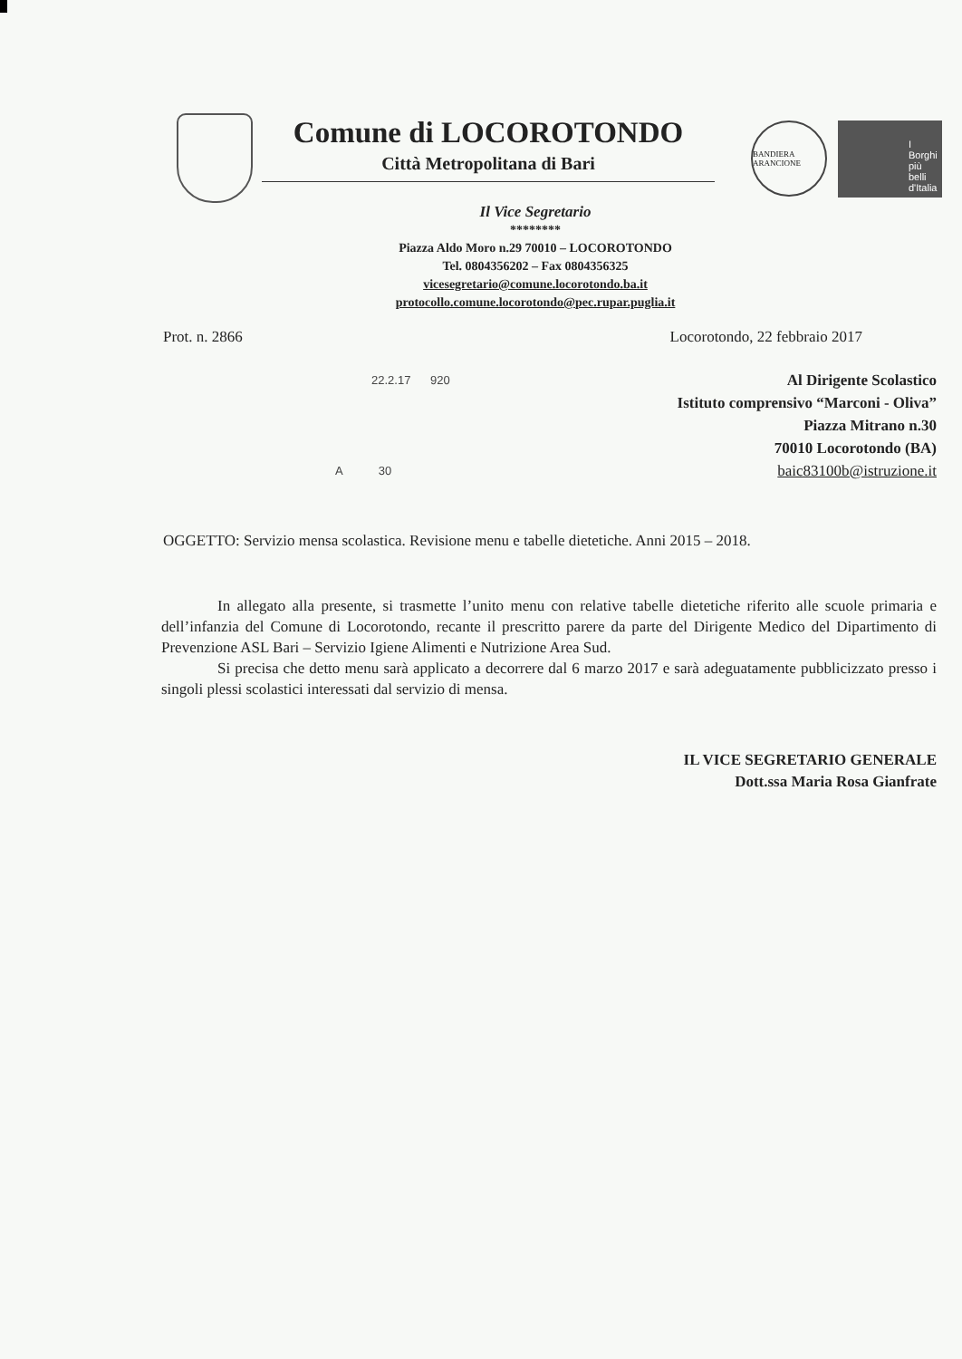Comune di LOCOROTONDO
Città Metropolitana di Bari
BANDIERA ARANCIONE
I Borghi più belli d'Italia
Il Vice Segretario
********
Piazza Aldo Moro n.29 70010 – LOCOROTONDO
Tel. 0804356202 – Fax 0804356325
vicesegretario@comune.locorotondo.ba.it
protocollo.comune.locorotondo@pec.rupar.puglia.it
Prot. n. 2866 Locorotondo, 22 febbraio 2017
22.2.17 920
Al Dirigente Scolastico
Istituto comprensivo “Marconi - Oliva”
Piazza Mitrano n.30
70010 Locorotondo (BA)
baic83100b@istruzione.it
A 30
OGGETTO: Servizio mensa scolastica. Revisione menu e tabelle dietetiche. Anni 2015 – 2018.
In allegato alla presente, si trasmette l’unito menu con relative tabelle dietetiche riferito alle scuole primaria e dell’infanzia del Comune di Locorotondo, recante il prescritto parere da parte del Dirigente Medico del Dipartimento di Prevenzione ASL Bari – Servizio Igiene Alimenti e Nutrizione Area Sud.
Si precisa che detto menu sarà applicato a decorrere dal 6 marzo 2017 e sarà adeguatamente pubblicizzato presso i singoli plessi scolastici interessati dal servizio di mensa.
IL VICE SEGRETARIO GENERALE
Dott.ssa Maria Rosa Gianfrate